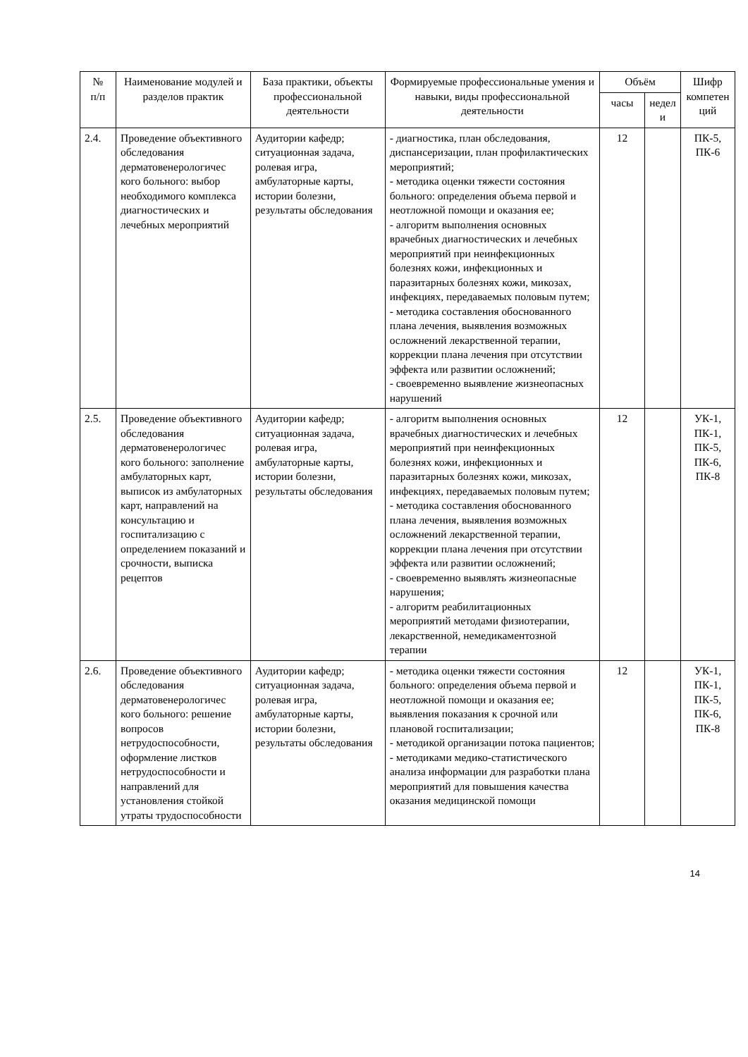| № п/п | Наименование модулей и разделов практик | База практики, объекты профессиональной деятельности | Формируемые профессиональные умения и навыки, виды профессиональной деятельности | Объём | | Шифр компетен ций |
| --- | --- | --- | --- | --- | --- | --- |
| | | | | часы | недел и | |
| 2.4. | Проведение объективного обследования дерматовенерологичес кого больного: выбор необходимого комплекса диагностических и лечебных мероприятий | Аудитории кафедр; ситуационная задача, ролевая игра, амбулаторные карты, истории болезни, результаты обследования | - диагностика, план обследования, диспансеризации, план профилактических мероприятий; - методика оценки тяжести состояния больного: определения объема первой и неотложной помощи и оказания ее; - алгоритм выполнения основных врачебных диагностических и лечебных мероприятий при неинфекционных болезнях кожи, инфекционных и паразитарных болезнях кожи, микозах, инфекциях, передаваемых половым путем; - методика составления обоснованного плана лечения, выявления возможных осложнений лекарственной терапии, коррекции плана лечения при отсутствии эффекта или развитии осложнений; - своевременно выявление жизнеопасных нарушений | 12 | | ПК-5, ПК-6 |
| 2.5. | Проведение объективного обследования дерматовенерологичес кого больного: заполнение амбулаторных карт, выписок из амбулаторных карт, направлений на консультацию и госпитализацию с определением показаний и срочности, выписка рецептов | Аудитории кафедр; ситуационная задача, ролевая игра, амбулаторные карты, истории болезни, результаты обследования | - алгоритм выполнения основных врачебных диагностических и лечебных мероприятий при неинфекционных болезнях кожи, инфекционных и паразитарных болезнях кожи, микозах, инфекциях, передаваемых половым путем; - методика составления обоснованного плана лечения, выявления возможных осложнений лекарственной терапии, коррекции плана лечения при отсутствии эффекта или развитии осложнений; - своевременно выявлять жизнеопасные нарушения; - алгоритм реабилитационных мероприятий методами физиотерапии, лекарственной, немедикаментозной терапии | 12 | | УК-1, ПК-1, ПК-5, ПК-6, ПК-8 |
| 2.6. | Проведение объективного обследования дерматовенерологичес кого больного: решение вопросов нетрудоспособности, оформление листков нетрудоспособности и направлений для установления стойкой утраты трудоспособности | Аудитории кафедр; ситуационная задача, ролевая игра, амбулаторные карты, истории болезни, результаты обследования | - методика оценки тяжести состояния больного: определения объема первой и неотложной помощи и оказания ее; выявления показания к срочной или плановой госпитализации; - методикой организации потока пациентов; - методиками медико-статистического анализа информации для разработки плана мероприятий для повышения качества оказания медицинской помощи | 12 | | УК-1, ПК-1, ПК-5, ПК-6, ПК-8 |
14